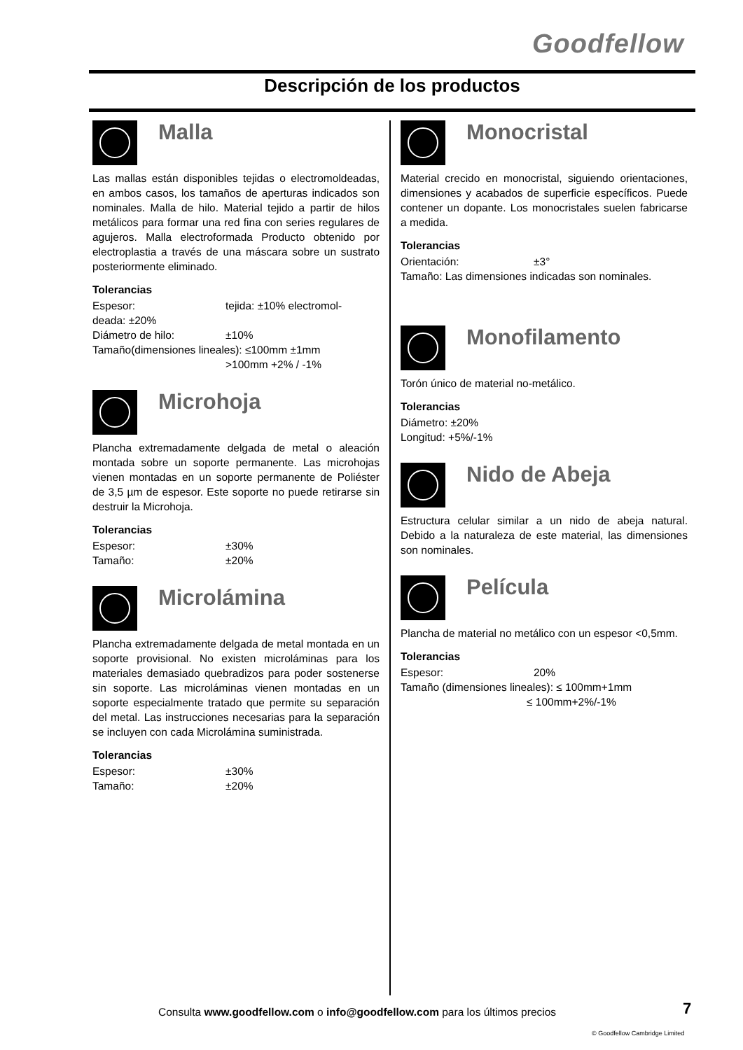Goodfellow
Descripción de los productos
Malla
Las mallas están disponibles tejidas o electromoldeadas, en ambos casos, los tamaños de aperturas indicados son nominales. Malla de hilo. Material tejido a partir de hilos metálicos para formar una red fina con series regulares de agujeros. Malla electroformada Producto obtenido por electroplastia a través de una máscara sobre un sustrato posteriormente eliminado.
Tolerancias
Espesor: tejida: ±10% electromol-
deada: ±20%
Diámetro de hilo: ±10%
Tamaño(dimensiones lineales): ≤100mm ±1mm
>100mm +2% / -1%
Microhoja
Plancha extremadamente delgada de metal o aleación montada sobre un soporte permanente. Las microhojas vienen montadas en un soporte permanente de Poliéster de 3,5 µm de espesor. Este soporte no puede retirarse sin destruir la Microhoja.
Tolerancias
Espesor: ±30%
Tamaño: ±20%
Microlámina
Plancha extremadamente delgada de metal montada en un soporte provisional. No existen microláminas para los materiales demasiado quebradizos para poder sostenerse sin soporte. Las microláminas vienen montadas en un soporte especialmente tratado que permite su separación del metal. Las instrucciones necesarias para la separación se incluyen con cada Microlámina suministrada.
Tolerancias
Espesor: ±30%
Tamaño: ±20%
Monocristal
Material crecido en monocristal, siguiendo orientaciones, dimensiones y acabados de superficie específicos. Puede contener un dopante. Los monocristales suelen fabricarse a medida.
Tolerancias
Orientación: ±3°
Tamaño: Las dimensiones indicadas son nominales.
Monofilamento
Torón único de material no-metálico.
Tolerancias
Diámetro: ±20%
Longitud: +5%/-1%
Nido de Abeja
Estructura celular similar a un nido de abeja natural. Debido a la naturaleza de este material, las dimensiones son nominales.
Película
Plancha de material no metálico con un espesor <0,5mm.
Tolerancias
Espesor: 20%
Tamaño (dimensiones lineales): ≤ 100mm+1mm
≤ 100mm+2%/-1%
Consulta www.goodfellow.com o info@goodfellow.com para los últimos precios
7
© Goodfellow Cambridge Limited